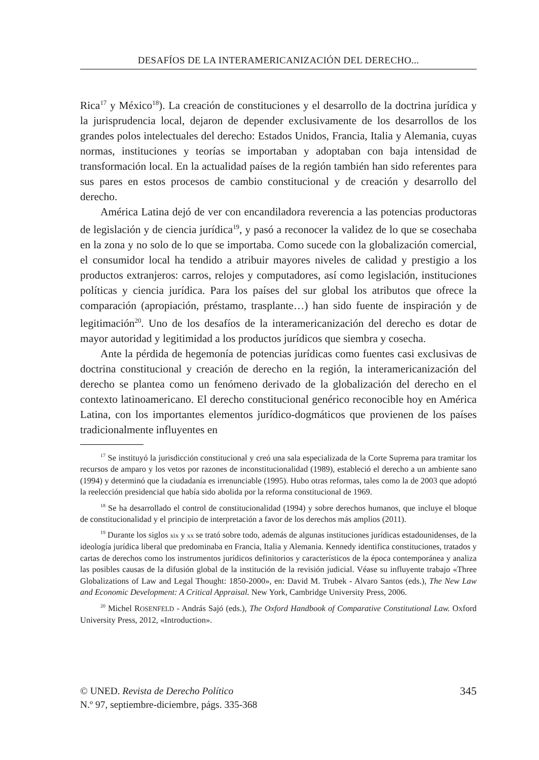DESAFÍOS DE LA INTERAMERICANIZACIÓN DEL DERECHO...
Rica<sup>17</sup> y México<sup>18</sup>). La creación de constituciones y el desarrollo de la doctrina jurídica y la jurisprudencia local, dejaron de depender exclusivamente de los desarrollos de los grandes polos intelectuales del derecho: Estados Unidos, Francia, Italia y Alemania, cuyas normas, instituciones y teorías se importaban y adoptaban con baja intensidad de transformación local. En la actualidad países de la región también han sido referentes para sus pares en estos procesos de cambio constitucional y de creación y desarrollo del derecho.
América Latina dejó de ver con encandiladora reverencia a las potencias productoras de legislación y de ciencia jurídica<sup>19</sup>, y pasó a reconocer la validez de lo que se cosechaba en la zona y no solo de lo que se importaba. Como sucede con la globalización comercial, el consumidor local ha tendido a atribuir mayores niveles de calidad y prestigio a los productos extranjeros: carros, relojes y computadores, así como legislación, instituciones políticas y ciencia jurídica. Para los países del sur global los atributos que ofrece la comparación (apropiación, préstamo, trasplante…) han sido fuente de inspiración y de legitimación<sup>20</sup>. Uno de los desafíos de la interamericanización del derecho es dotar de mayor autoridad y legitimidad a los productos jurídicos que siembra y cosecha.
Ante la pérdida de hegemonía de potencias jurídicas como fuentes casi exclusivas de doctrina constitucional y creación de derecho en la región, la interamericanización del derecho se plantea como un fenómeno derivado de la globalización del derecho en el contexto latinoamericano. El derecho constitucional genérico reconocible hoy en América Latina, con los importantes elementos jurídico-dogmáticos que provienen de los países tradicionalmente influyentes en
<sup>17</sup> Se instituyó la jurisdicción constitucional y creó una sala especializada de la Corte Suprema para tramitar los recursos de amparo y los vetos por razones de inconstitucionalidad (1989), estableció el derecho a un ambiente sano (1994) y determinó que la ciudadanía es irrenunciable (1995). Hubo otras reformas, tales como la de 2003 que adoptó la reelección presidencial que había sido abolida por la reforma constitucional de 1969.
<sup>18</sup> Se ha desarrollado el control de constitucionalidad (1994) y sobre derechos humanos, que incluye el bloque de constitucionalidad y el principio de interpretación a favor de los derechos más amplios (2011).
<sup>19</sup> Durante los siglos xix y xx se trató sobre todo, además de algunas instituciones jurídicas estadounidenses, de la ideología jurídica liberal que predominaba en Francia, Italia y Alemania. Kennedy identifica constituciones, tratados y cartas de derechos como los instrumentos jurídicos definitorios y característicos de la época contemporánea y analiza las posibles causas de la difusión global de la institución de la revisión judicial. Véase su influyente trabajo «Three Globalizations of Law and Legal Thought: 1850-2000», en: David M. Trubek - Alvaro Santos (eds.), The New Law and Economic Development: A Critical Appraisal. New York, Cambridge University Press, 2006.
<sup>20</sup> Michel ROSENFELD - András Sajó (eds.), The Oxford Handbook of Comparative Constitutional Law. Oxford University Press, 2012, «Introduction».
© UNED. Revista de Derecho Político
N.º 97, septiembre-diciembre, págs. 335-368
345